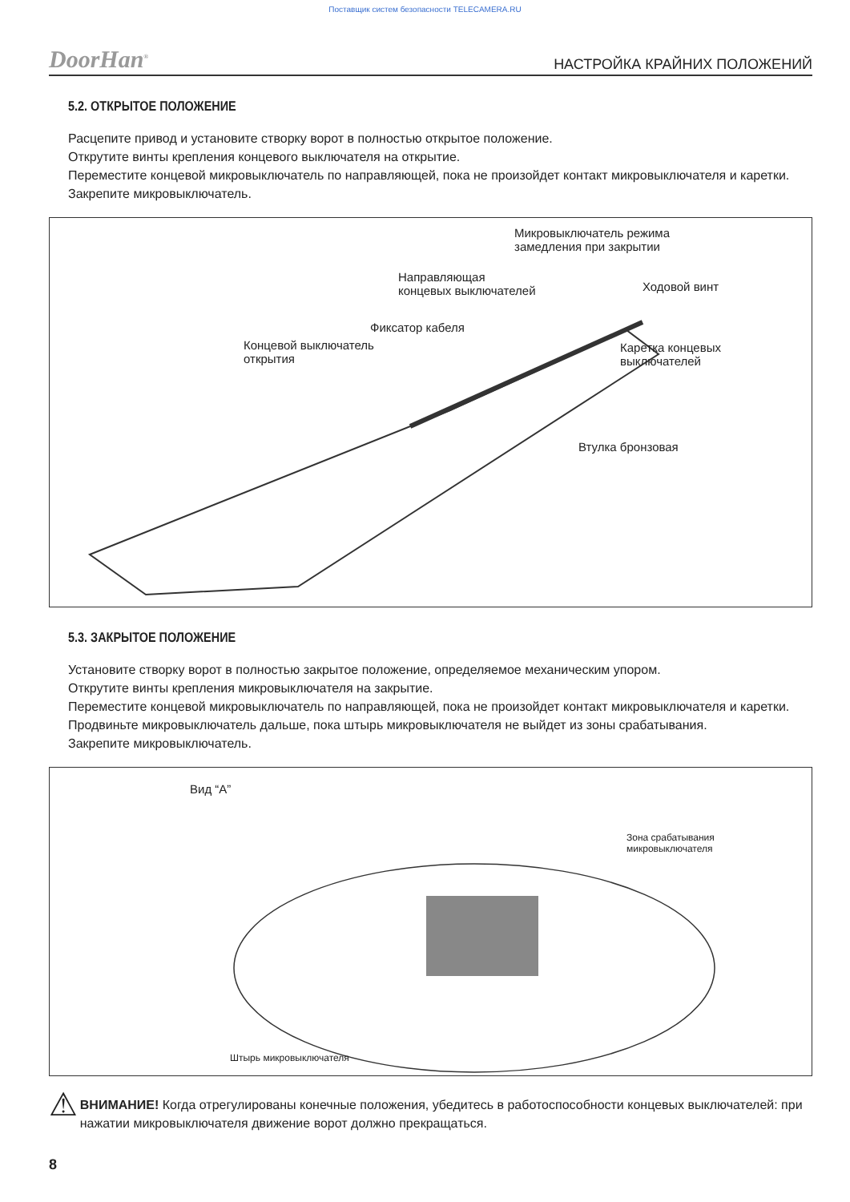Поставщик систем безопасности TELECAMERA.RU
DoorHan<sup>®</sup> НАСТРОЙКА КРАЙНИХ ПОЛОЖЕНИЙ
5.2. ОТКРЫТОЕ ПОЛОЖЕНИЕ
Расцепите привод и установите створку ворот в полностью открытое положение.
Открутите винты крепления концевого выключателя на открытие.
Переместите концевой микровыключатель по направляющей, пока не произойдет контакт микровыключателя и каретки.
Закрепите микровыключатель.
Микровыключатель режима
замедления при закрытии
Направляющая
концевых выключателей
Ходовой винт
Фиксатор кабеля
Концевой выключатель
открытия
Каретка концевых
выключателей
Втулка бронзовая
5.3. ЗАКРЫТОЕ ПОЛОЖЕНИЕ
Установите створку ворот в полностью закрытое положение, определяемое механическим упором.
Открутите винты крепления микровыключателя на закрытие.
Переместите концевой микровыключатель по направляющей, пока не произойдет контакт микровыключателя и каретки.
Продвиньте микровыключатель дальше, пока штырь микровыключателя не выйдет из зоны срабатывания.
Закрепите микровыключатель.
Вид “A”
Зона срабатывания
микровыключателя
Штырь микровыключателя
⚠
ВНИМАНИЕ! Когда отрегулированы конечные положения, убедитесь в работоспособности концевых выключателей: при нажатии микровыключателя движение ворот должно прекращаться.
8